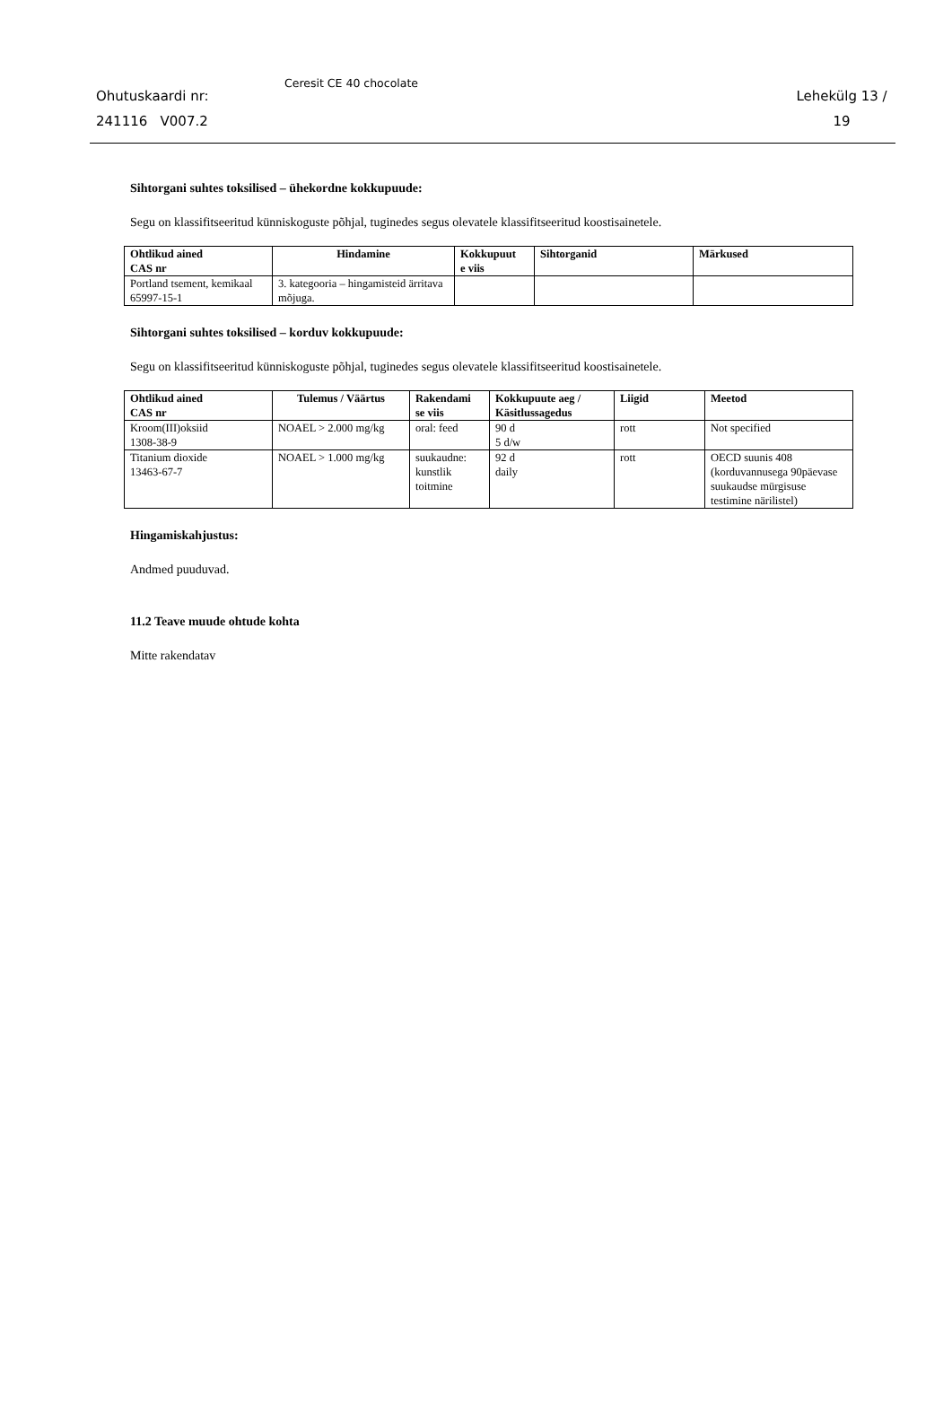Ohutuskaardi nr:
241116 V007.2
Ceresit CE 40 chocolate
Lehekülg 13 /
19
Sihtorgani suhtes toksilised – ühekordne kokkupuude:
Segu on klassifitseeritud künniskoguste põhjal, tuginedes segus olevatele klassifitseeritud koostisainetele.
| Ohtlikud ained CAS nr | Hindamine | Kokkupuut e viis | Sihtorganid | Märkused |
| --- | --- | --- | --- | --- |
| Portland tsement, kemikaal 65997-15-1 | 3. kategooria – hingamisteid ärritava mõjuga. | | | |
Sihtorgani suhtes toksilised – korduv kokkupuude:
Segu on klassifitseeritud künniskoguste põhjal, tuginedes segus olevatele klassifitseeritud koostisainetele.
| Ohtlikud ained CAS nr | Tulemus / Väärtus | Rakendami se viis | Kokkupuute aeg / Käsitlussagedus | Liigid | Meetod |
| --- | --- | --- | --- | --- | --- |
| Kroom(III)oksiid 1308-38-9 | NOAEL > 2.000 mg/kg | oral: feed | 90 d 5 d/w | rott | Not specified |
| Titanium dioxide 13463-67-7 | NOAEL > 1.000 mg/kg | suukaudne: kunstlik toitmine | 92 d daily | rott | OECD suunis 408 (korduvannusega 90päevase suukaudse mürgisuse testimine närilistel) |
Hingamiskahjustus:
Andmed puuduvad.
11.2 Teave muude ohtude kohta
Mitte rakendatav